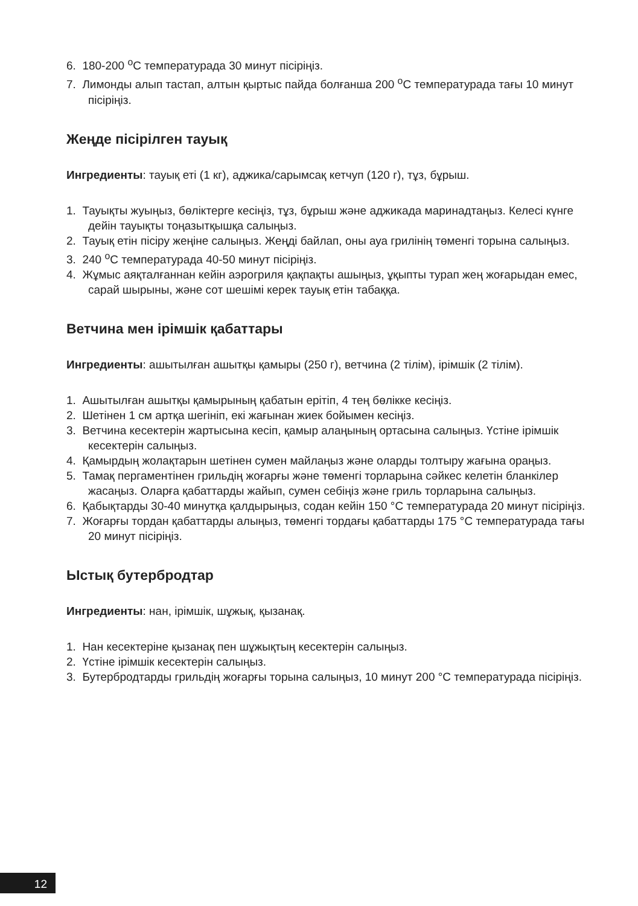6. 180-200 <sup>о</sup>С температурада 30 минут пісіріңіз.
7. Лимонды алып тастап, алтын қыртыс пайда болғанша 200 <sup>о</sup>С температурада тағы 10 минут пісіріңіз.
Жеңде пісірілген тауық
Ингредиенты: тауық еті (1 кг), аджика/сарымсақ кетчуп (120 г), тұз, бұрыш.
1. Тауықты жуыңыз, бөліктерге кесіңіз, тұз, бұрыш және аджикада маринадтаңыз. Келесі күнге дейін тауықты тоңазытқышқа салыңыз.
2. Тауық етін пісіру жеңіне салыңыз. Жеңді байлап, оны ауа грилінің төменгі торына салыңыз.
3. 240 <sup>о</sup>С температурада 40-50 минут пісіріңіз.
4. Жұмыс аяқталғаннан кейін аэрогриля қақпақты ашыңыз, ұқыпты турап жең жоғарыдан емес, сарай шырыны, және сот шешімі керек тауық етін табаққа.
Ветчина мен ірімшік қабаттары
Ингредиенты: ашытылған ашытқы қамыры (250 г), ветчина (2 тілім), ірімшік (2 тілім).
1. Ашытылған ашытқы қамырының қабатын ерітіп, 4 тең бөлікке кесіңіз.
2. Шетінен 1 см артқа шегініп, екі жағынан жиек бойымен кесіңіз.
3. Ветчина кесектерін жартысына кесіп, қамыр алаңының ортасына салыңыз. Үстіне ірімшік кесектерін салыңыз.
4. Қамырдың жолақтарын шетінен сумен майлаңыз және оларды толтыру жағына ораңыз.
5. Тамақ пергаментінен грильдің жоғарғы және төменгі торларына сәйкес келетін бланкілер жасаңыз. Оларға қабаттарды жайып, сумен себіңіз және гриль торларына салыңыз.
6. Қабықтарды 30-40 минутқа қалдырыңыз, содан кейін 150 °С температурада 20 минут пісіріңіз.
7. Жоғарғы тордан қабаттарды алыңыз, төменгі тордағы қабаттарды 175 °С температурада тағы 20 минут пісіріңіз.
Ыстық бутербродтар
Ингредиенты: нан, ірімшік, шұжық, қызанақ.
1. Нан кесектеріне қызанақ пен шұжықтың кесектерін салыңыз.
2. Үстіне ірімшік кесектерін салыңыз.
3. Бутербродтарды грильдің жоғарғы торына салыңыз, 10 минут 200 °С температурада пісіріңіз.
12